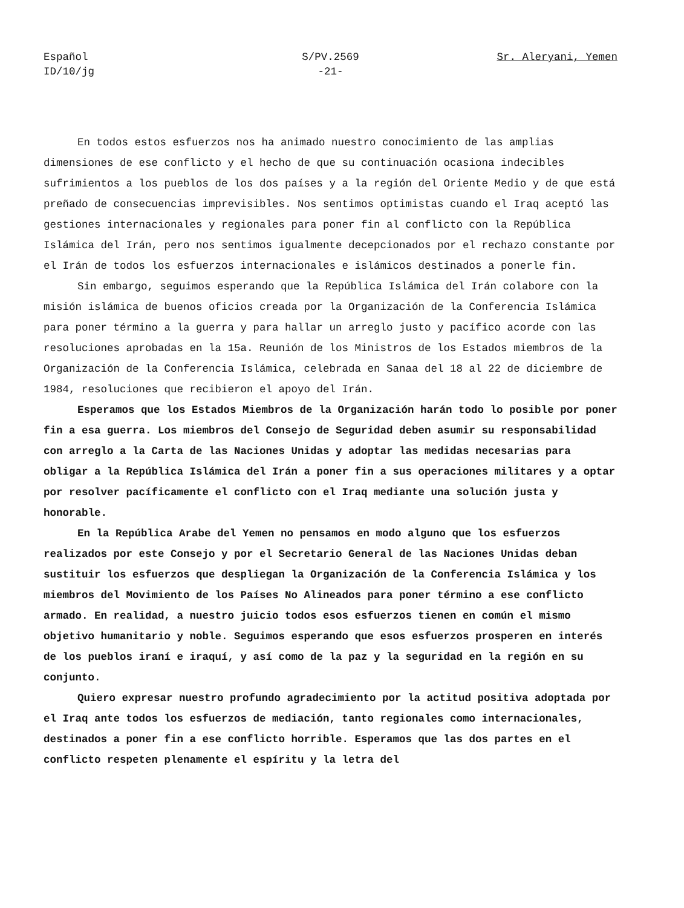Español
ID/10/jg
S/PV.2569
-21-
Sr. Aleryani, Yemen
En todos estos esfuerzos nos ha animado nuestro conocimiento de las amplias dimensiones de ese conflicto y el hecho de que su continuación ocasiona indecibles sufrimientos a los pueblos de los dos países y a la región del Oriente Medio y de que está preñado de consecuencias imprevisibles. Nos sentimos optimistas cuando el Iraq aceptó las gestiones internacionales y regionales para poner fin al conflicto con la República Islámica del Irán, pero nos sentimos igualmente decepcionados por el rechazo constante por el Irán de todos los esfuerzos internacionales e islámicos destinados a ponerle fin.
Sin embargo, seguimos esperando que la República Islámica del Irán colabore con la misión islámica de buenos oficios creada por la Organización de la Conferencia Islámica para poner término a la guerra y para hallar un arreglo justo y pacífico acorde con las resoluciones aprobadas en la 15a. Reunión de los Ministros de los Estados miembros de la Organización de la Conferencia Islámica, celebrada en Sanaa del 18 al 22 de diciembre de 1984, resoluciones que recibieron el apoyo del Irán.
Esperamos que los Estados Miembros de la Organización harán todo lo posible por poner fin a esa guerra. Los miembros del Consejo de Seguridad deben asumir su responsabilidad con arreglo a la Carta de las Naciones Unidas y adoptar las medidas necesarias para obligar a la República Islámica del Irán a poner fin a sus operaciones militares y a optar por resolver pacíficamente el conflicto con el Iraq mediante una solución justa y honorable.
En la República Arabe del Yemen no pensamos en modo alguno que los esfuerzos realizados por este Consejo y por el Secretario General de las Naciones Unidas deban sustituir los esfuerzos que despliegan la Organización de la Conferencia Islámica y los miembros del Movimiento de los Países No Alineados para poner término a ese conflicto armado. En realidad, a nuestro juicio todos esos esfuerzos tienen en común el mismo objetivo humanitario y noble. Seguimos esperando que esos esfuerzos prosperen en interés de los pueblos iraní e iraquí, y así como de la paz y la seguridad en la región en su conjunto.
Quiero expresar nuestro profundo agradecimiento por la actitud positiva adoptada por el Iraq ante todos los esfuerzos de mediación, tanto regionales como internacionales, destinados a poner fin a ese conflicto horrible. Esperamos que las dos partes en el conflicto respeten plenamente el espíritu y la letra del